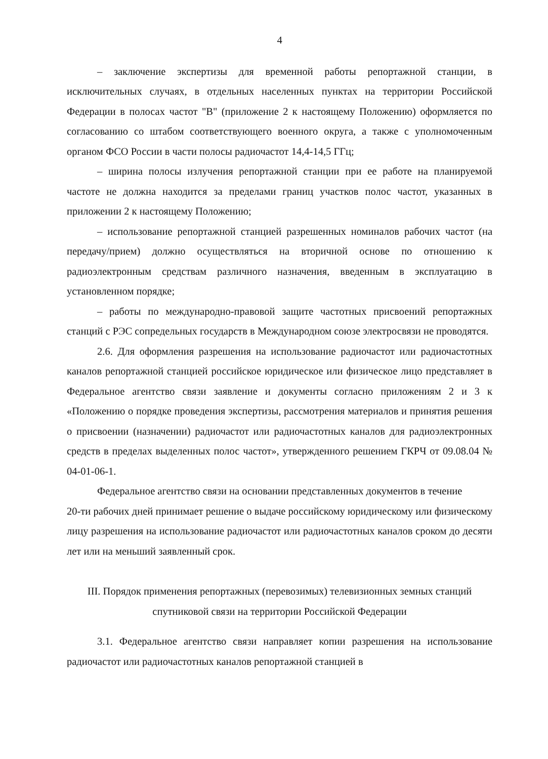4
– заключение экспертизы для временной работы репортажной станции, в исключительных случаях, в отдельных населенных пунктах на территории Российской Федерации в полосах частот "В" (приложение 2 к настоящему Положению) оформляется по согласованию со штабом соответствующего военного округа, а также с уполномоченным органом ФСО России в части полосы радиочастот 14,4-14,5 ГГц;
– ширина полосы излучения репортажной станции при ее работе на планируемой частоте не должна находится за пределами границ участков полос частот, указанных в приложении 2 к настоящему Положению;
– использование репортажной станцией разрешенных номиналов рабочих частот (на передачу/прием) должно осуществляться на вторичной основе по отношению к радиоэлектронным средствам различного назначения, введенным в эксплуатацию в установленном порядке;
– работы по международно-правовой защите частотных присвоений репортажных станций с РЭС сопредельных государств в Международном союзе электросвязи не проводятся.
2.6. Для оформления разрешения на использование радиочастот или радиочастотных каналов репортажной станцией российское юридическое или физическое лицо представляет в Федеральное агентство связи заявление и документы согласно приложениям 2 и 3 к «Положению о порядке проведения экспертизы, рассмотрения материалов и принятия решения о присвоении (назначении) радиочастот или радиочастотных каналов для радиоэлектронных средств в пределах выделенных полос частот», утвержденного решением ГКРЧ от 09.08.04 № 04-01-06-1.
Федеральное агентство связи на основании представленных документов в течение
20-ти рабочих дней принимает решение о выдаче российскому юридическому или физическому лицу разрешения на использование радиочастот или радиочастотных каналов сроком до десяти лет или на меньший заявленный срок.
III. Порядок применения репортажных (перевозимых) телевизионных земных станций спутниковой связи на территории Российской Федерации
3.1. Федеральное агентство связи направляет копии разрешения на использование радиочастот или радиочастотных каналов репортажной станцией в